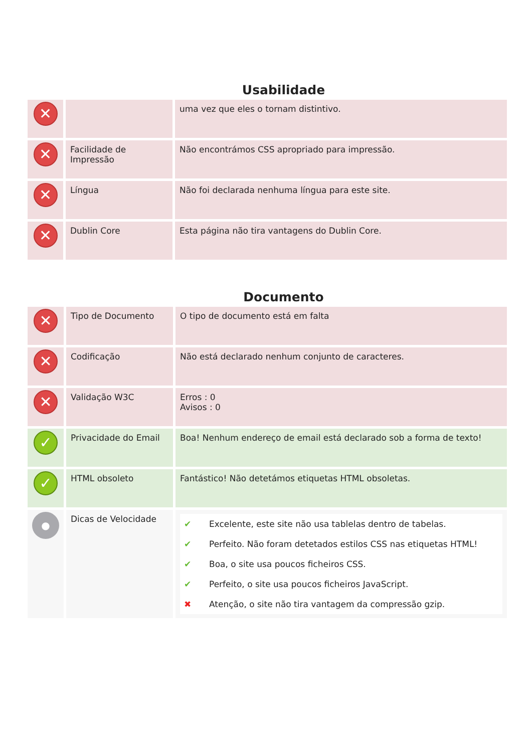Usabilidade
| ✕ | | uma vez que eles o tornam distintivo. |
| ✕ | Facilidade de Impressão | Não encontrámos CSS apropriado para impressão. |
| ✕ | Língua | Não foi declarada nenhuma língua para este site. |
| ✕ | Dublin Core | Esta página não tira vantagens do Dublin Core. |
Documento
| ✕ | Tipo de Documento | O tipo de documento está em falta |
| ✕ | Codificação | Não está declarado nenhum conjunto de caracteres. |
| ✕ | Validação W3C | Erros : 0 Avisos : 0 |
| ✓ | Privacidade do Email | Boa! Nenhum endereço de email está declarado sob a forma de texto! |
| ✓ | HTML obsoleto | Fantástico! Não detetámos etiquetas HTML obsoletas. |
| ● | Dicas de Velocidade | ✔ Excelente, este site não usa tablelas dentro de tabelas. ✔ Perfeito. Não foram detetados estilos CSS nas etiquetas HTML! ✔ Boa, o site usa poucos ficheiros CSS. ✔ Perfeito, o site usa poucos ficheiros JavaScript. ✖ Atenção, o site não tira vantagem da compressão gzip. |